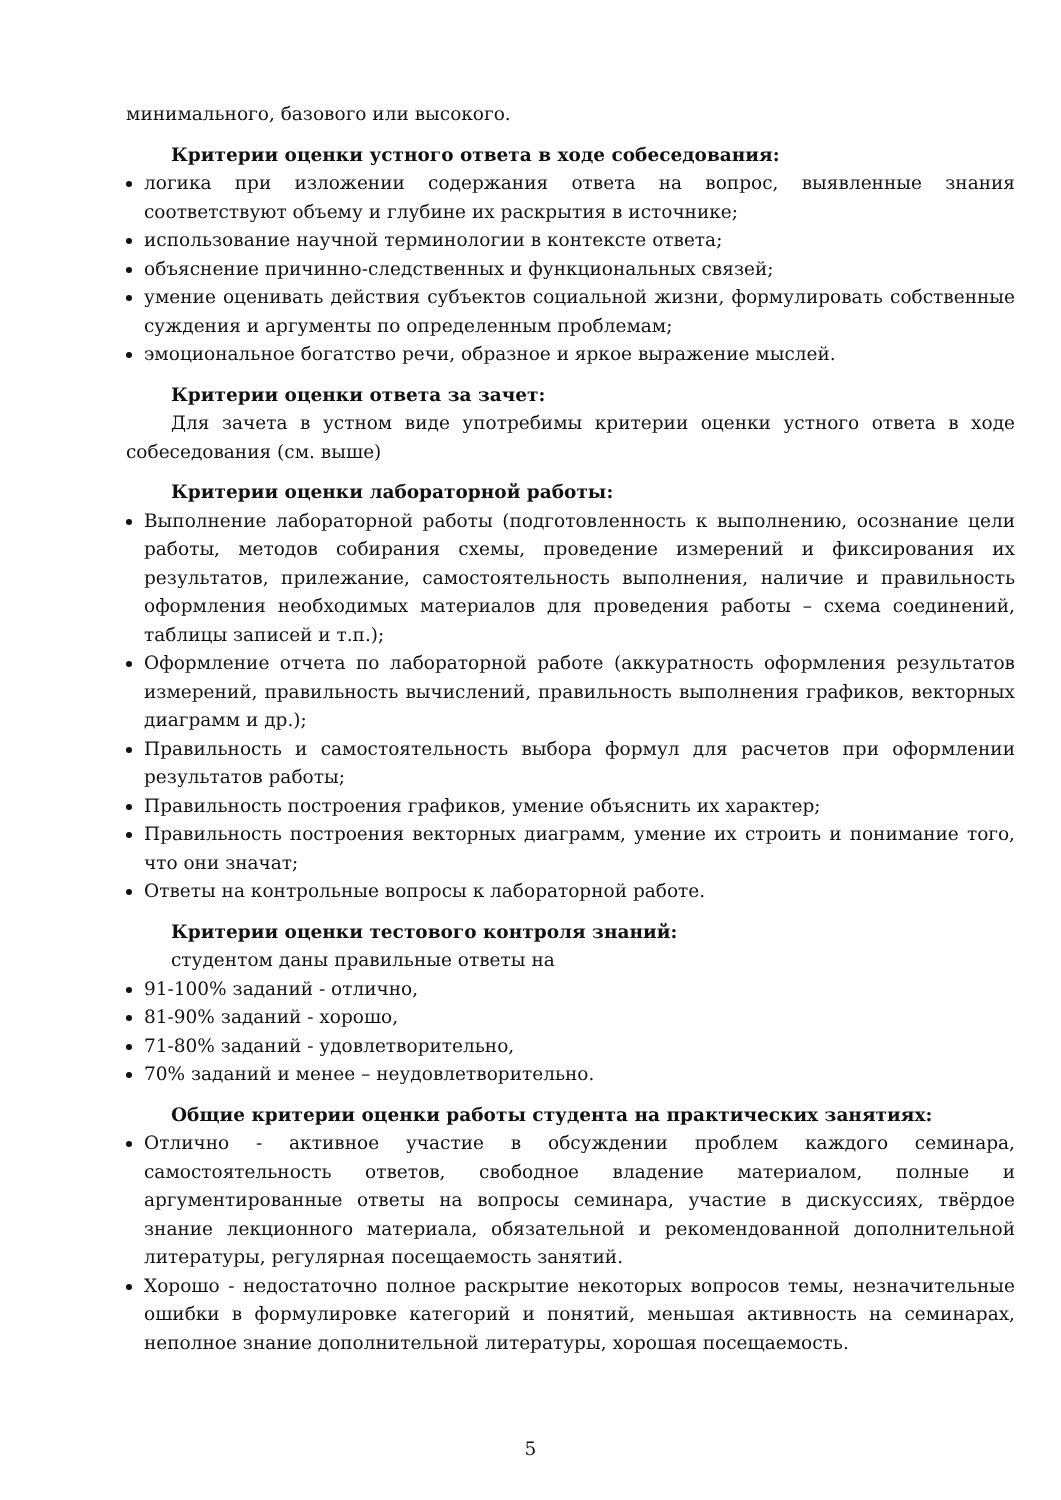минимального, базового или высокого.
Критерии оценки устного ответа в ходе собеседования:
логика при изложении содержания ответа на вопрос, выявленные знания соответствуют объему и глубине их раскрытия в источнике;
использование научной терминологии в контексте ответа;
объяснение причинно-следственных и функциональных связей;
умение оценивать действия субъектов социальной жизни, формулировать собственные суждения и аргументы по определенным проблемам;
эмоциональное богатство речи, образное и яркое выражение мыслей.
Критерии оценки ответа за зачет:
Для зачета в устном виде употребимы критерии оценки устного ответа в ходе собеседования (см. выше)
Критерии оценки лабораторной работы:
Выполнение лабораторной работы (подготовленность к выполнению, осознание цели работы, методов собирания схемы, проведение измерений и фиксирования их результатов, прилежание, самостоятельность выполнения, наличие и правильность оформления необходимых материалов для проведения работы – схема соединений, таблицы записей и т.п.);
Оформление отчета по лабораторной работе (аккуратность оформления результатов измерений, правильность вычислений, правильность выполнения графиков, векторных диаграмм и др.);
Правильность и самостоятельность выбора формул для расчетов при оформлении результатов работы;
Правильность построения графиков, умение объяснить их характер;
Правильность построения векторных диаграмм, умение их строить и понимание того, что они значат;
Ответы на контрольные вопросы к лабораторной работе.
Критерии оценки тестового контроля знаний:
студентом даны правильные ответы на
91-100% заданий - отлично,
81-90% заданий - хорошо,
71-80% заданий - удовлетворительно,
70% заданий и менее – неудовлетворительно.
Общие критерии оценки работы студента на практических занятиях:
Отлично - активное участие в обсуждении проблем каждого семинара, самостоятельность ответов, свободное владение материалом, полные и аргументированные ответы на вопросы семинара, участие в дискуссиях, твёрдое знание лекционного материала, обязательной и рекомендованной дополнительной литературы, регулярная посещаемость занятий.
Хорошо - недостаточно полное раскрытие некоторых вопросов темы, незначительные ошибки в формулировке категорий и понятий, меньшая активность на семинарах, неполное знание дополнительной литературы, хорошая посещаемость.
5